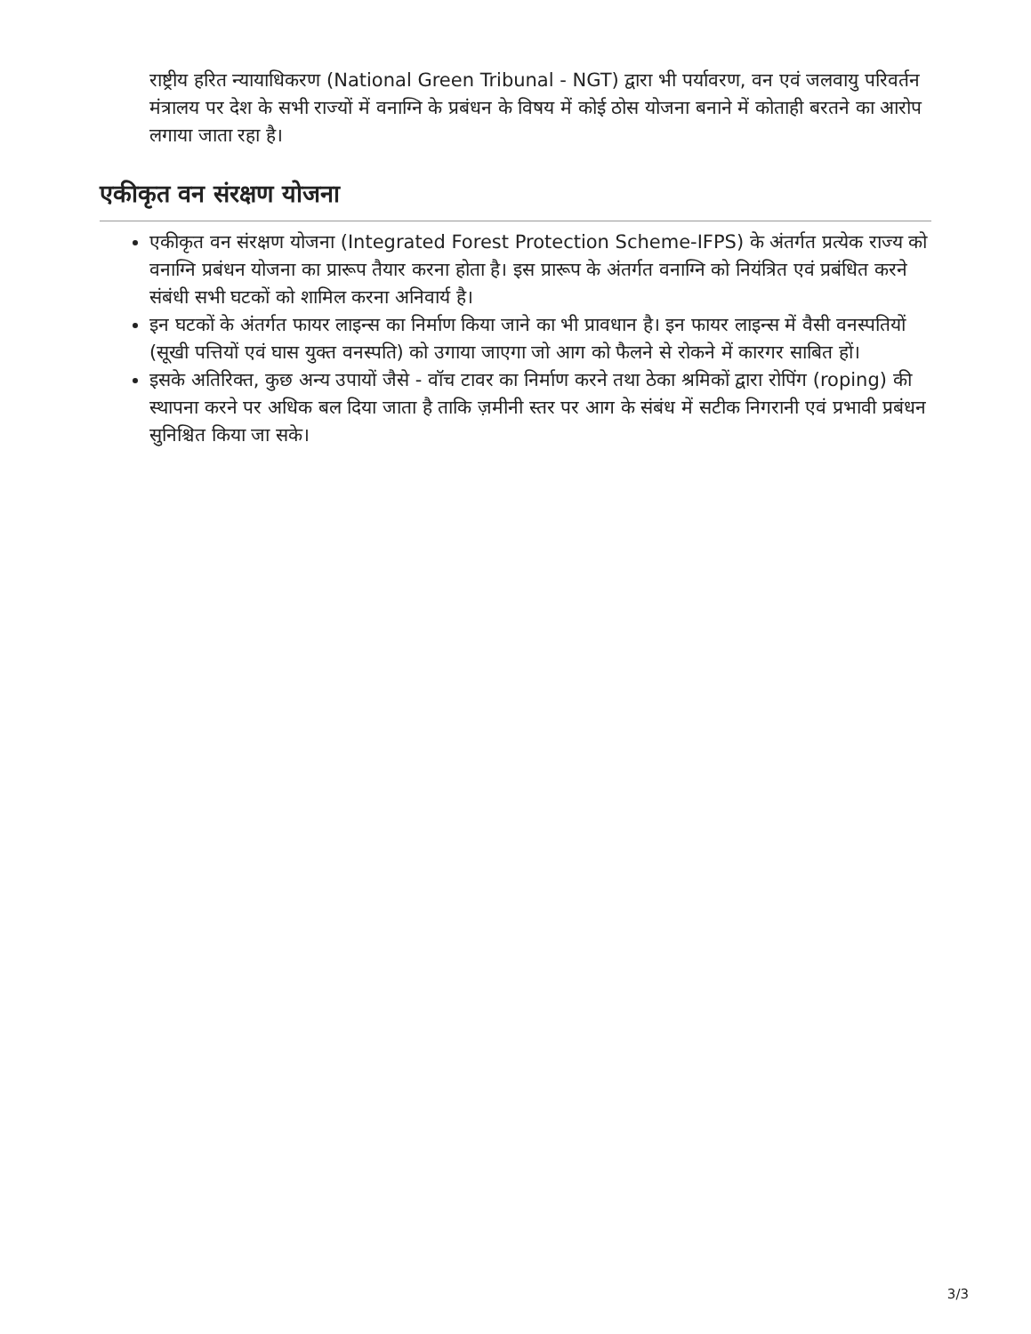राष्ट्रीय हरित न्यायाधिकरण (National Green Tribunal - NGT) द्वारा भी पर्यावरण, वन एवं जलवायु परिवर्तन मंत्रालय पर देश के सभी राज्यों में वनाग्नि के प्रबंधन के विषय में कोई ठोस योजना बनाने में कोताही बरतने का आरोप लगाया जाता रहा है।
एकीकृत वन संरक्षण योजना
एकीकृत वन संरक्षण योजना (Integrated Forest Protection Scheme-IFPS) के अंतर्गत प्रत्येक राज्य को वनाग्नि प्रबंधन योजना का प्रारूप तैयार करना होता है। इस प्रारूप के अंतर्गत वनाग्नि को नियंत्रित एवं प्रबंधित करने संबंधी सभी घटकों को शामिल करना अनिवार्य है।
इन घटकों के अंतर्गत फायर लाइन्स का निर्माण किया जाने का भी प्रावधान है। इन फायर लाइन्स में वैसी वनस्पतियों (सूखी पत्तियों एवं घास युक्त वनस्पति) को उगाया जाएगा जो आग को फैलने से रोकने में कारगर साबित हों।
इसके अतिरिक्त, कुछ अन्य उपायों जैसे - वॉच टावर का निर्माण करने तथा ठेका श्रमिकों द्वारा रोपिंग (roping) की स्थापना करने पर अधिक बल दिया जाता है ताकि ज़मीनी स्तर पर आग के संबंध में सटीक निगरानी एवं प्रभावी प्रबंधन सुनिश्चित किया जा सके।
3/3